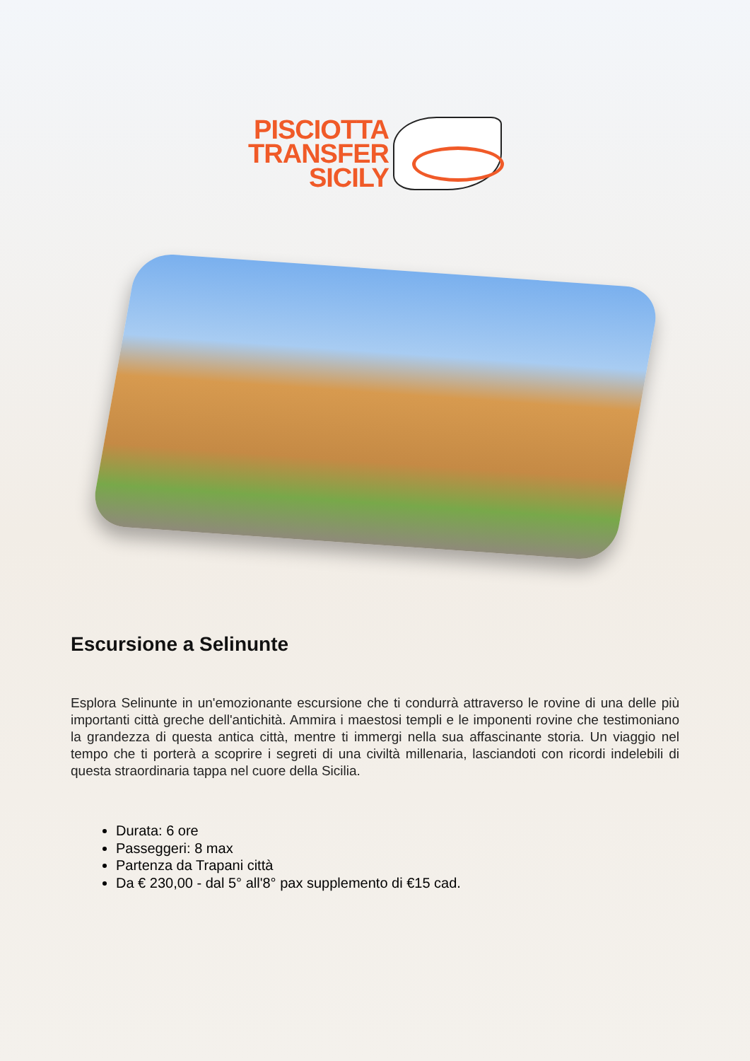PISCIOTTA
TRANSFER
SICILY
Escursione a Selinunte
Esplora Selinunte in un'emozionante escursione che ti condurrà attraverso le rovine di una delle più importanti città greche dell'antichità. Ammira i maestosi templi e le imponenti rovine che testimoniano la grandezza di questa antica città, mentre ti immergi nella sua affascinante storia. Un viaggio nel tempo che ti porterà a scoprire i segreti di una civiltà millenaria, lasciandoti con ricordi indelebili di questa straordinaria tappa nel cuore della Sicilia.
Durata: 6 ore
Passeggeri: 8 max
Partenza da Trapani città
Da € 230,00 - dal 5° all'8° pax supplemento di €15 cad.